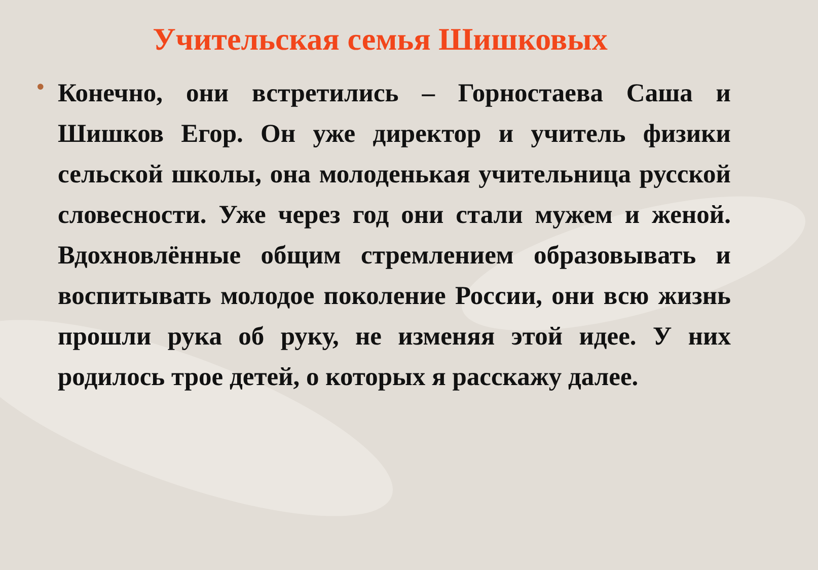Учительская семья Шишковых
•
Конечно, они встретились – Горностаева Саша и Шишков Егор. Он уже директор и учитель физики сельской школы, она молоденькая учительница русской словесности. Уже через год они стали мужем и женой. Вдохновлённые общим стремлением образовывать и воспитывать молодое поколение России, они всю жизнь прошли рука об руку, не изменяя этой идее. У них родилось трое детей, о которых я расскажу далее.